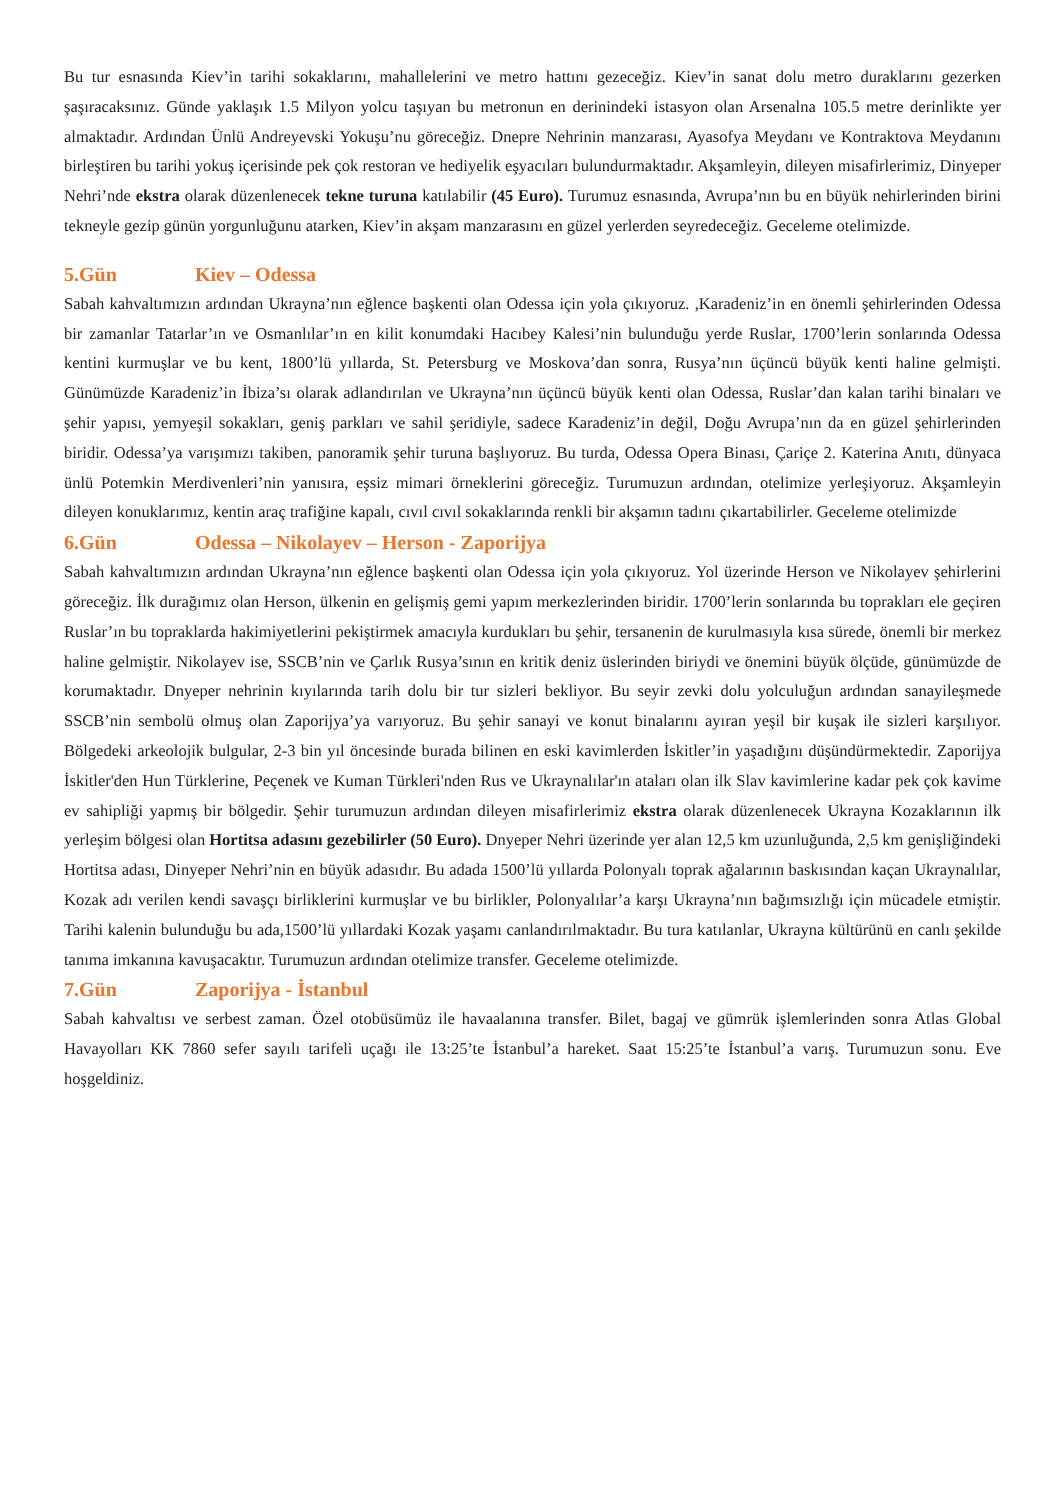Bu tur esnasında Kiev’in tarihi sokaklarını, mahallelerini ve metro hattını gezeceğiz. Kiev’in sanat dolu metro duraklarını gezerken şaşıracaksınız. Günde yaklaşık 1.5 Milyon yolcu taşıyan bu metronun en derinindeki istasyon olan Arsenalna 105.5 metre derinlikte yer almaktadır. Ardından Ünlü Andreyevski Yokuşu’nu göreceğiz. Dnepre Nehrinin manzarası, Ayasofya Meydanı ve Kontraktova Meydanını birleştiren bu tarihi yokuş içerisinde pek çok restoran ve hediyelik eşyacıları bulundurmaktadır. Akşamleyin, dileyen misafirlerimiz, Dinyeper Nehri’nde ekstra olarak düzenlenecek tekne turuna katılabilir (45 Euro). Turumuz esnasında, Avrupa’nın bu en büyük nehirlerinden birini tekneyle gezip günün yorgunluğunu atarken, Kiev’in akşam manzarasını en güzel yerlerden seyredeceğiz. Geceleme otelimizde.
5.Gün Kiev – Odessa
Sabah kahvaltımızın ardından Ukrayna’nın eğlence başkenti olan Odessa için yola çıkıyoruz. ,Karadeniz’in en önemli şehirlerinden Odessa bir zamanlar Tatarlar’ın ve Osmanlılar’ın en kilit konumdaki Hacıbey Kalesi’nin bulunduğu yerde Ruslar, 1700’lerin sonlarında Odessa kentini kurmuşlar ve bu kent, 1800’lü yıllarda, St. Petersburg ve Moskova’dan sonra, Rusya’nın üçüncü büyük kenti haline gelmişti. Günümüzde Karadeniz’in İbiza’sı olarak adlandırılan ve Ukrayna’nın üçüncü büyük kenti olan Odessa, Ruslar’dan kalan tarihi binaları ve şehir yapısı, yemyeşil sokakları, geniş parkları ve sahil şeridiyle, sadece Karadeniz’in değil, Doğu Avrupa’nın da en güzel şehirlerinden biridir. Odessa’ya varışımızı takiben, panoramik şehir turuna başlıyoruz. Bu turda, Odessa Opera Binası, Çariçe 2. Katerina Anıtı, dünyaca ünlü Potemkin Merdivenleri’nin yanısıra, eşsiz mimari örneklerini göreceğiz. Turumuzun ardından, otelimize yerleşiyoruz. Akşamleyin dileyen konuklarımız, kentin araç trafiğine kapalı, cıvıl cıvıl sokaklarında renkli bir akşamın tadını çıkartabilirler. Geceleme otelimizde
6.Gün Odessa – Nikolayev – Herson - Zaporijya
Sabah kahvaltımızın ardından Ukrayna’nın eğlence başkenti olan Odessa için yola çıkıyoruz. Yol üzerinde Herson ve Nikolayev şehirlerini göreceğiz. İlk durağımız olan Herson, ülkenin en gelişmiş gemi yapım merkezlerinden biridir. 1700’lerin sonlarında bu toprakları ele geçiren Ruslar’ın bu topraklarda hakimiyetlerini pekiştirmek amacıyla kurdukları bu şehir, tersanenin de kurulmasıyla kısa sürede, önemli bir merkez haline gelmiştir. Nikolayev ise, SSCB’nin ve Çarlık Rusya’sının en kritik deniz üslerinden biriydi ve önemini büyük ölçüde, günümüzde de korumaktadır. Dnyeper nehrinin kıyılarında tarih dolu bir tur sizleri bekliyor. Bu seyir zevki dolu yolculuğun ardından sanayileşmede SSCB’nin sembolü olmuş olan Zaporijya’ya varıyoruz. Bu şehir sanayi ve konut binalarını ayıran yeşil bir kuşak ile sizleri karşılıyor. Bölgedeki arkeolojik bulgular, 2-3 bin yıl öncesinde burada bilinen en eski kavimlerden İskitler’in yaşadığını düşündürmektedir. Zaporijya İskitler'den Hun Türklerine, Peçenek ve Kuman Türkleri'nden Rus ve Ukraynalılar'ın ataları olan ilk Slav kavimlerine kadar pek çok kavime ev sahipliği yapmış bir bölgedir. Şehir turumuzun ardından dileyen misafirlerimiz ekstra olarak düzenlenecek Ukrayna Kozaklarının ilk yerleşim bölgesi olan Hortitsa adasını gezebilirler (50 Euro). Dnyeper Nehri üzerinde yer alan 12,5 km uzunluğunda, 2,5 km genişliğindeki Hortitsa adası, Dinyeper Nehri’nin en büyük adasıdır. Bu adada 1500’lü yıllarda Polonyalı toprak ağalarının baskısından kaçan Ukraynalılar, Kozak adı verilen kendi savaşçı birliklerini kurmuşlar ve bu birlikler, Polonyalılar’a karşı Ukrayna’nın bağımsızlığı için mücadele etmiştir. Tarihi kalenin bulunduğu bu ada,1500’lü yıllardaki Kozak yaşamı canlandırılmaktadır. Bu tura katılanlar, Ukrayna kültürünü en canlı şekilde tanıma imkanına kavuşacaktır. Turumuzun ardından otelimize transfer. Geceleme otelimizde.
7.Gün Zaporijya - İstanbul
Sabah kahvaltısı ve serbest zaman. Özel otobüsümüz ile havaalanına transfer. Bilet, bagaj ve gümrük işlemlerinden sonra Atlas Global Havayolları KK 7860 sefer sayılı tarifeli uçağı ile 13:25’te İstanbul’a hareket. Saat 15:25’te İstanbul’a varış. Turumuzun sonu. Eve hoşgeldiniz.